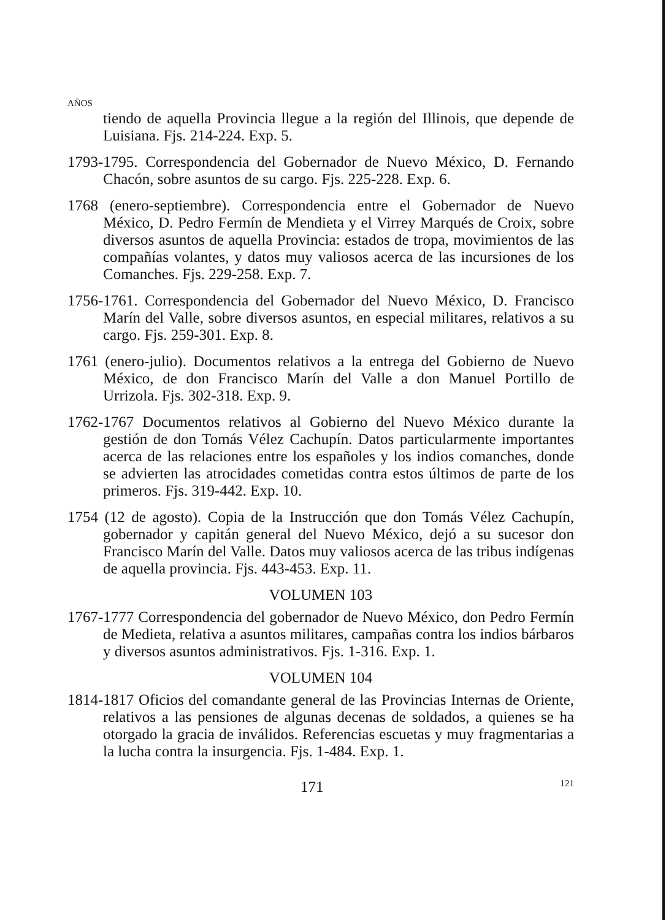AÑOS
tiendo de aquella Provincia llegue a la región del Illinois, que depende de Luisiana. Fjs. 214-224. Exp. 5.
1793-1795. Correspondencia del Gobernador de Nuevo México, D. Fernando Chacón, sobre asuntos de su cargo. Fjs. 225-228. Exp. 6.
1768 (enero-septiembre). Correspondencia entre el Gobernador de Nuevo México, D. Pedro Fermín de Mendieta y el Virrey Marqués de Croix, sobre diversos asuntos de aquella Provincia: estados de tropa, movimientos de las compañías volantes, y datos muy valiosos acerca de las incursiones de los Comanches. Fjs. 229-258. Exp. 7.
1756-1761. Correspondencia del Gobernador del Nuevo México, D. Francisco Marín del Valle, sobre diversos asuntos, en especial militares, relativos a su cargo. Fjs. 259-301. Exp. 8.
1761 (enero-julio). Documentos relativos a la entrega del Gobierno de Nuevo México, de don Francisco Marín del Valle a don Manuel Portillo de Urrizola. Fjs. 302-318. Exp. 9.
1762-1767 Documentos relativos al Gobierno del Nuevo México durante la gestión de don Tomás Vélez Cachupín. Datos particularmente importantes acerca de las relaciones entre los españoles y los indios comanches, donde se advierten las atrocidades cometidas contra estos últimos de parte de los primeros. Fjs. 319-442. Exp. 10.
1754 (12 de agosto). Copia de la Instrucción que don Tomás Vélez Cachupín, gobernador y capitán general del Nuevo México, dejó a su sucesor don Francisco Marín del Valle. Datos muy valiosos acerca de las tribus indígenas de aquella provincia. Fjs. 443-453. Exp. 11.
VOLUMEN 103
1767-1777 Correspondencia del gobernador de Nuevo México, don Pedro Fermín de Medieta, relativa a asuntos militares, campañas contra los indios bárbaros y diversos asuntos administrativos. Fjs. 1-316. Exp. 1.
VOLUMEN 104
1814-1817 Oficios del comandante general de las Provincias Internas de Oriente, relativos a las pensiones de algunas decenas de soldados, a quienes se ha otorgado la gracia de inválidos. Referencias escuetas y muy fragmentarias a la lucha contra la insurgencia. Fjs. 1-484. Exp. 1.
171 121